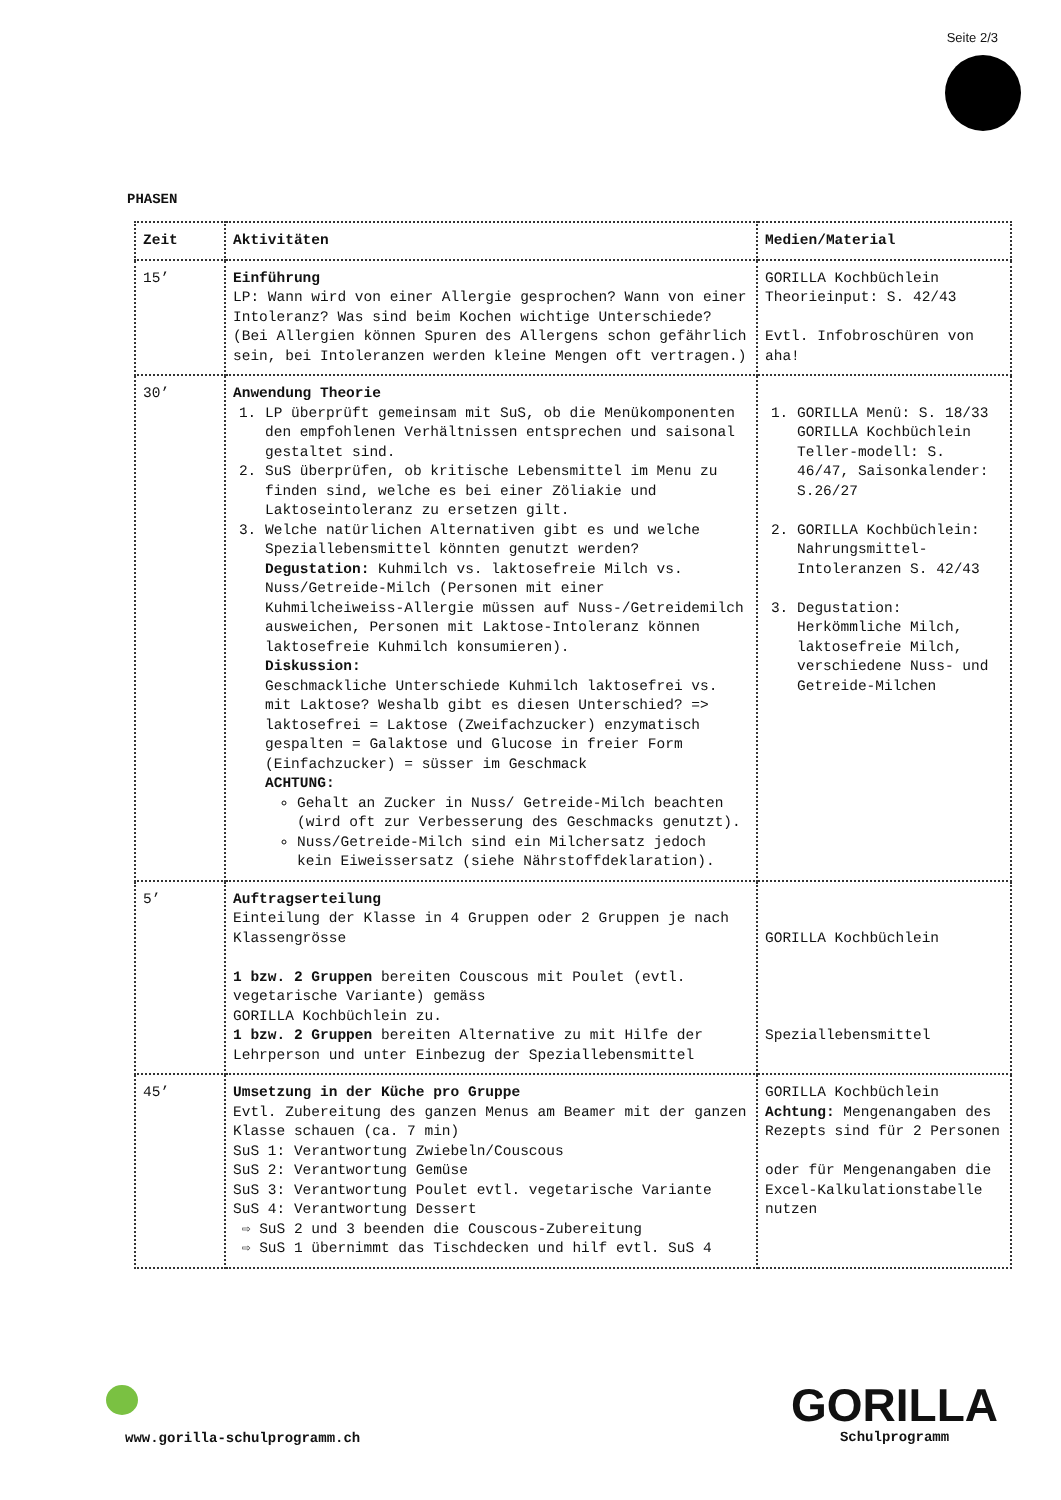Seite 2/3
PHASEN
| Zeit | Aktivitäten | Medien/Material |
| --- | --- | --- |
| 15’ | Einführung LP: Wann wird von einer Allergie gesprochen? Wann von einer Intoleranz? Was sind beim Kochen wichtige Unterschiede? (Bei Allergien können Spuren des Allergens schon gefährlich sein, bei Intoleranzen werden kleine Mengen oft vertragen.) | GORILLA Kochbüchlein Theorieinput: S. 42/43 Evtl. Infobroschüren von aha! |
| 30’ | Anwendung Theorie 1. LP überprüft gemeinsam mit SuS, ob die Menükomponenten den empfohlenen Verhältnissen entsprechen und saisonal gestaltet sind. 2. SuS überprüfen, ob kritische Lebensmittel im Menu zu finden sind, welche es bei einer Zöliakie und Laktoseintoleranz zu ersetzen gilt. 3. Welche natürlichen Alternativen gibt es und welche Speziallebensmittel könnten genutzt werden? Degustation: Kuhmilch vs. laktosefreie Milch vs. Nuss/Getreide-Milch (Personen mit einer Kuhmilcheiweiss-Allergie müssen auf Nuss-/Getreidemilch ausweichen, Personen mit Laktose-Intoleranz können laktosefreie Kuhmilch konsumieren). Diskussion: Geschmackliche Unterschiede Kuhmilch laktosefrei vs. mit Laktose? Weshalb gibt es diesen Unterschied? => laktosefrei = Laktose (Zweifachzucker) enzymatisch gespalten = Galaktose und Glucose in freier Form (Einfachzucker) = süsser im Geschmack ACHTUNG: Gehalt an Zucker in Nuss/ Getreide-Milch beachten (wird oft zur Verbesserung des Geschmacks genutzt). Nuss/Getreide-Milch sind ein Milchersatz jedoch kein Eiweissersatz (siehe Nährstoffdeklaration). | 1. GORILLA Menü: S. 18/33 GORILLA Kochbüchlein Teller-modell: S. 46/47, Saisonkalender: S.26/27 2. GORILLA Kochbüchlein: Nahrungsmittel-Intoleranzen S. 42/43 3. Degustation: Herkömmliche Milch, laktosefreie Milch, verschiedene Nuss- und Getreide-Milchen |
| 5’ | Auftragserteilung Einteilung der Klasse in 4 Gruppen oder 2 Gruppen je nach Klassengrösse 1 bzw. 2 Gruppen bereiten Couscous mit Poulet (evtl. vegetarische Variante) gemäss GORILLA Kochbüchlein zu. 1 bzw. 2 Gruppen bereiten Alternative zu mit Hilfe der Lehrperson und unter Einbezug der Speziallebensmittel | GORILLA Kochbüchlein Speziallebensmittel |
| 45’ | Umsetzung in der Küche pro Gruppe Evtl. Zubereitung des ganzen Menus am Beamer mit der ganzen Klasse schauen (ca. 7 min) SuS 1: Verantwortung Zwiebeln/Couscous SuS 2: Verantwortung Gemüse SuS 3: Verantwortung Poulet evtl. vegetarische Variante SuS 4: Verantwortung Dessert ⇨ SuS 2 und 3 beenden die Couscous-Zubereitung ⇨ SuS 1 übernimmt das Tischdecken und hilf evtl. SuS 4 | GORILLA Kochbüchlein Achtung: Mengenangaben des Rezepts sind für 2 Personen oder für Mengenangaben die Excel-Kalkulationstabelle nutzen |
www.gorilla-schulprogramm.ch
GORILLA
Schulprogramm